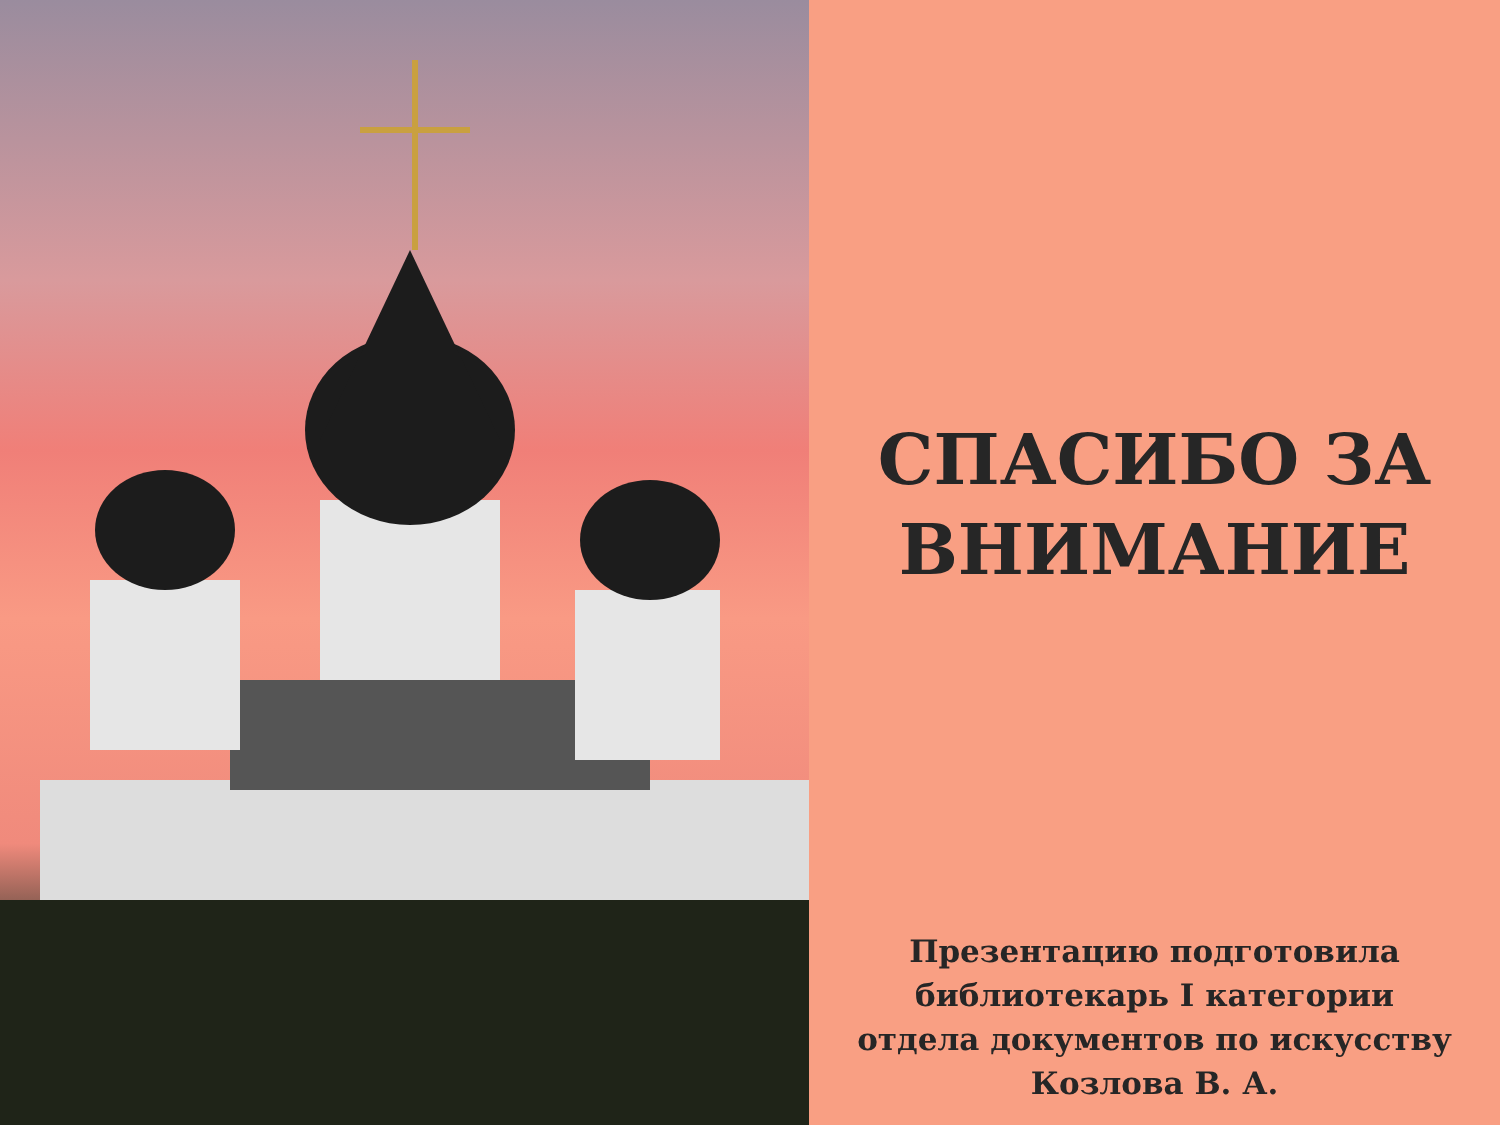СПАСИБО ЗА
ВНИМАНИЕ
Презентацию подготовила
библиотекарь I категории
отдела документов по искусству
Козлова В. А.